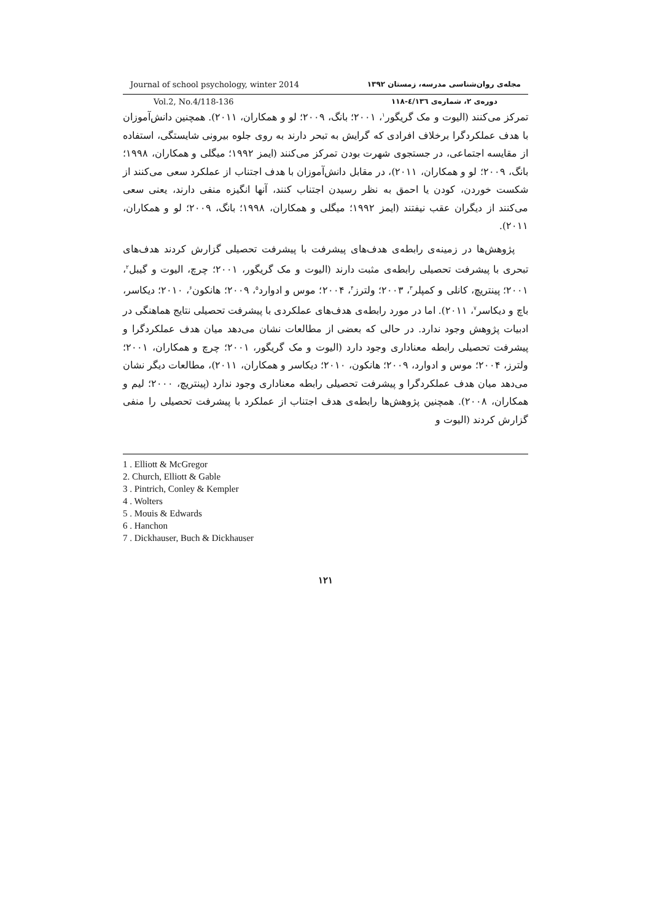Journal of school psychology, winter 2014 مجله‌ی روان‌شناسی مدرسه، زمستان ۱۳۹۲
Vol.2, No.4/118-136 دوره‌ی ۲، شماره‌ی ٤/۱۳٦-۱۱۸
تمرکز می‌کنند (الیوت و مک گریگور<sup>۱</sup>، ۲۰۰۱؛ بانگ، ۲۰۰۹؛ لو و همکاران، ۲۰۱۱). همچنین دانش‌آموزان با هدف عملکردگرا برخلاف افرادی که گرایش به تبحر دارند به روی جلوه بیرونی شایستگی، استفاده از مقایسه اجتماعی، در جستجوی شهرت بودن تمرکز می‌کنند (ایمز ۱۹۹۲؛ میگلی و همکاران، ۱۹۹۸؛ بانگ، ۲۰۰۹؛ لو و همکاران، ۲۰۱۱)، در مقابل دانش‌آموزان با هدف اجتناب از عملکرد سعی می‌کنند از شکست خوردن، کودن یا احمق به نظر رسیدن اجتناب کنند، آنها انگیزه منفی دارند، یعنی سعی می‌کنند از دیگران عقب نیفتند (ایمز ۱۹۹۲؛ میگلی و همکاران، ۱۹۹۸؛ بانگ، ۲۰۰۹؛ لو و همکاران، ۲۰۱۱).
پژوهش‌ها در زمینه‌ی رابطه‌ی هدف‌های پیشرفت با پیشرفت تحصیلی گزارش کردند هدف‌های تبحری با پیشرفت تحصیلی رابطه‌ی مثبت دارند (الیوت و مک گریگور، ۲۰۰۱؛ چرچ، الیوت و گیبل<sup>۲</sup>، ۲۰۰۱؛ پینتریچ، کانلی و کمپلر<sup>۳</sup>، ۲۰۰۳؛ ولترز<sup>۴</sup>، ۲۰۰۴؛ موس و ادوارد<sup>۵</sup>، ۲۰۰۹؛ هانکون<sup>۶</sup>، ۲۰۱۰؛ دیکاسر، باچ و دیکاسر<sup>۷</sup>، ۲۰۱۱). اما در مورد رابطه‌ی هدف‌های عملکردی با پیشرفت تحصیلی نتایج هماهنگی در ادبیات پژوهش وجود ندارد. در حالی که بعضی از مطالعات نشان می‌دهد میان هدف عملکردگرا و پیشرفت تحصیلی رابطه معناداری وجود دارد (الیوت و مک گریگور، ۲۰۰۱؛ چرچ و همکاران، ۲۰۰۱؛ ولترز، ۲۰۰۴؛ موس و ادوارد، ۲۰۰۹؛ هانکون، ۲۰۱۰؛ دیکاسر و همکاران، ۲۰۱۱)، مطالعات دیگر نشان می‌دهد میان هدف عملکردگرا و پیشرفت تحصیلی رابطه معناداری وجود ندارد (پینتریچ، ۲۰۰۰؛ لیم و همکاران، ۲۰۰۸). همچنین پژوهش‌ها رابطه‌ی هدف اجتناب از عملکرد با پیشرفت تحصیلی را منفی گزارش کردند (الیوت و
1 . Elliott & McGregor
2. Church, Elliott & Gable
3 . Pintrich, Conley & Kempler
4 . Wolters
5 . Mouis & Edwards
6 . Hanchon
7 . Dickhauser, Buch & Dickhauser
۱۲۱